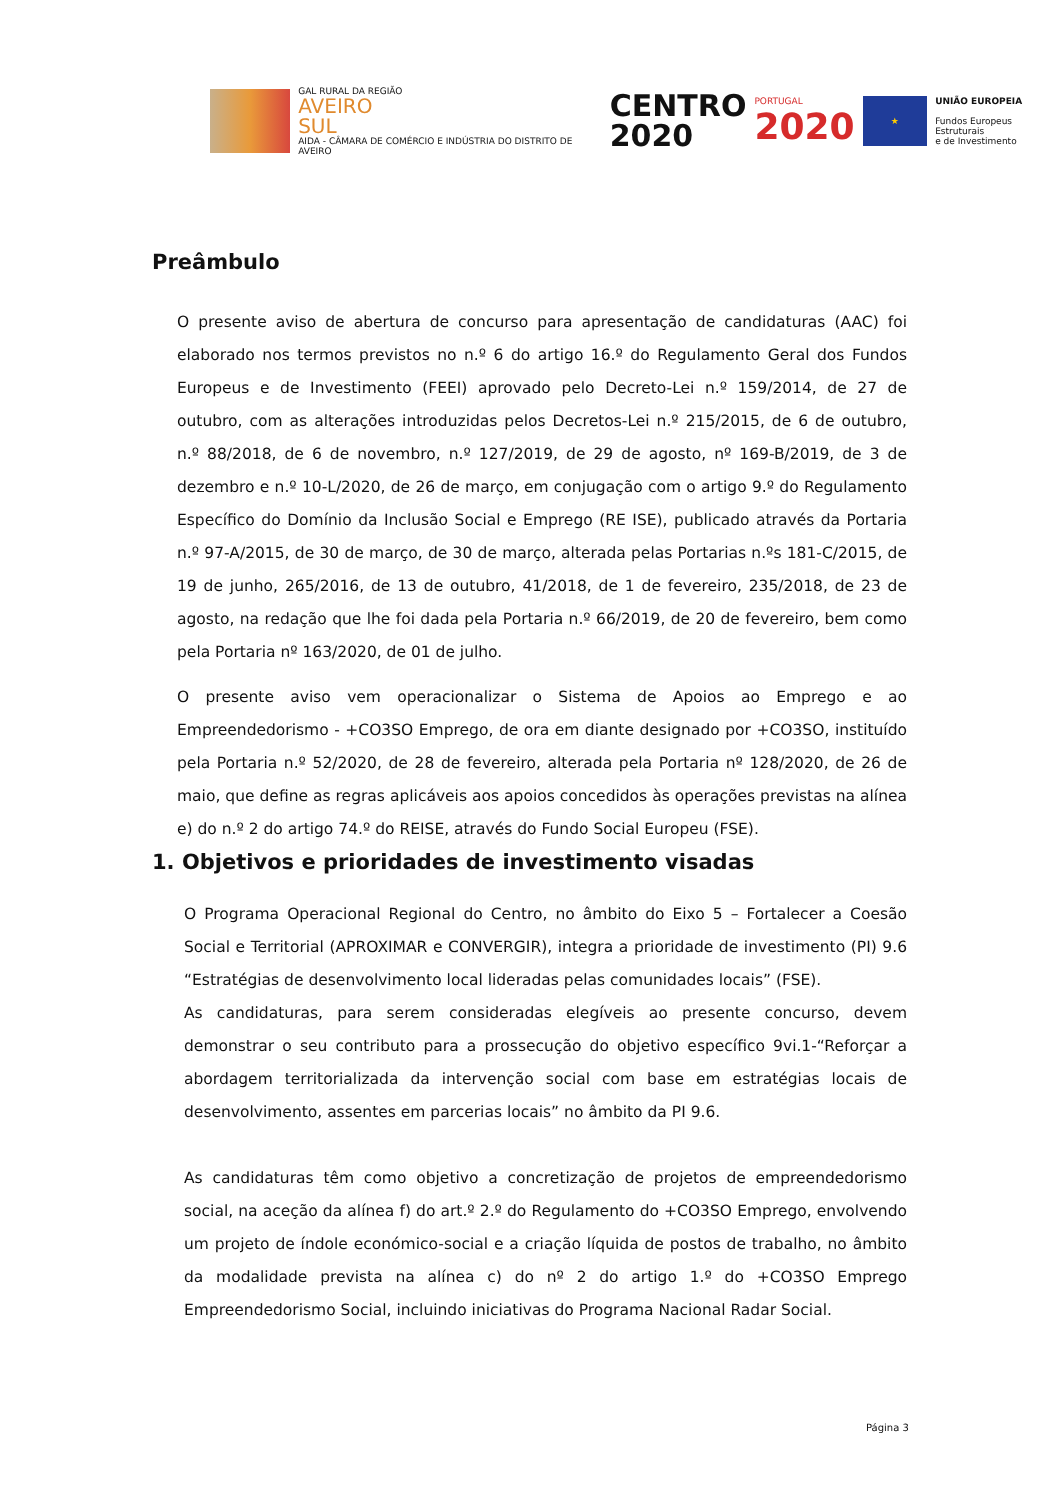GAL RURAL DA REGIÃO
AVEIRO
SUL
AIDA - CÂMARA DE COMÉRCIO E INDÚSTRIA DO DISTRITO DE AVEIRO
CENTRO
2020
PORTUGAL
2020
★
UNIÃO EUROPEIA
Fundos Europeus Estruturais
e de Investimento
Preâmbulo
O presente aviso de abertura de concurso para apresentação de candidaturas (AAC) foi elaborado nos termos previstos no n.º 6 do artigo 16.º do Regulamento Geral dos Fundos Europeus e de Investimento (FEEI) aprovado pelo Decreto-Lei n.º 159/2014, de 27 de outubro, com as alterações introduzidas pelos Decretos-Lei n.º 215/2015, de 6 de outubro, n.º 88/2018, de 6 de novembro, n.º 127/2019, de 29 de agosto, nº 169-B/2019, de 3 de dezembro e n.º 10-L/2020, de 26 de março, em conjugação com o artigo 9.º do Regulamento Específico do Domínio da Inclusão Social e Emprego (RE ISE), publicado através da Portaria n.º 97-A/2015, de 30 de março, de 30 de março, alterada pelas Portarias n.ºs 181-C/2015, de 19 de junho, 265/2016, de 13 de outubro, 41/2018, de 1 de fevereiro, 235/2018, de 23 de agosto, na redação que lhe foi dada pela Portaria n.º 66/2019, de 20 de fevereiro, bem como pela Portaria nº 163/2020, de 01 de julho.
O presente aviso vem operacionalizar o Sistema de Apoios ao Emprego e ao Empreendedorismo - +CO3SO Emprego, de ora em diante designado por +CO3SO, instituído pela Portaria n.º 52/2020, de 28 de fevereiro, alterada pela Portaria nº 128/2020, de 26 de maio, que define as regras aplicáveis aos apoios concedidos às operações previstas na alínea e) do n.º 2 do artigo 74.º do REISE, através do Fundo Social Europeu (FSE).
1. Objetivos e prioridades de investimento visadas
O Programa Operacional Regional do Centro, no âmbito do Eixo 5 – Fortalecer a Coesão Social e Territorial (APROXIMAR e CONVERGIR), integra a prioridade de investimento (PI) 9.6 “Estratégias de desenvolvimento local lideradas pelas comunidades locais” (FSE).
As candidaturas, para serem consideradas elegíveis ao presente concurso, devem demonstrar o seu contributo para a prossecução do objetivo específico 9vi.1-“Reforçar a abordagem territorializada da intervenção social com base em estratégias locais de desenvolvimento, assentes em parcerias locais” no âmbito da PI 9.6.
As candidaturas têm como objetivo a concretização de projetos de empreendedorismo social, na aceção da alínea f) do art.º 2.º do Regulamento do +CO3SO Emprego, envolvendo um projeto de índole económico-social e a criação líquida de postos de trabalho, no âmbito da modalidade prevista na alínea c) do nº 2 do artigo 1.º do +CO3SO Emprego Empreendedorismo Social, incluindo iniciativas do Programa Nacional Radar Social.
Página 3